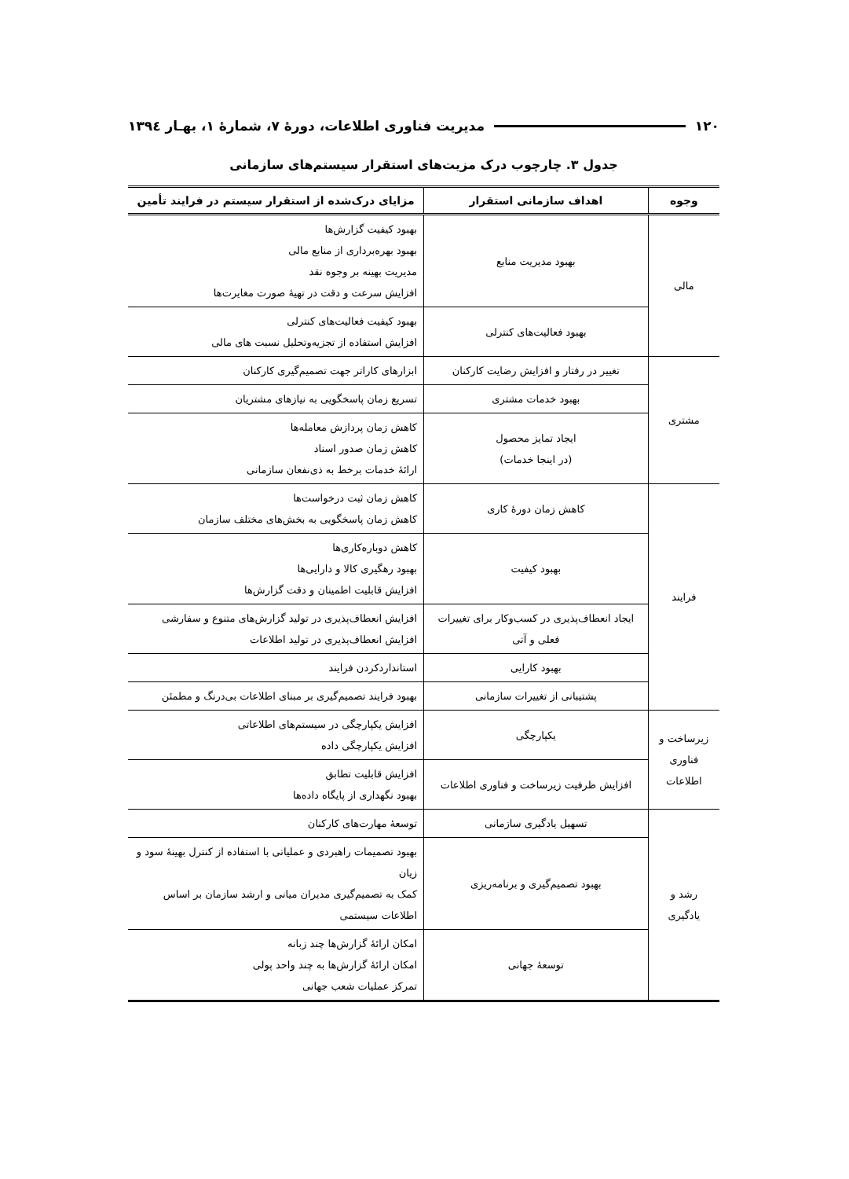۱۲۰ مدیریت فناوری اطلاعات، دورۀ ۷، شمارۀ ۱، بهـار ۱۳۹٤
جدول ۳. چارچوب درک مزیت‌های استقرار سیستم‌های سازمانی
| وجوه | اهداف سازمانی استقرار | مزایای درک‌شده از استقرار سیستم در فرایند تأمین |
| --- | --- | --- |
| مالی | بهبود مدیریت منابع | بهبود کیفیت گزارش‌ها بهبود بهره‌برداری از منابع مالی مدیریت بهینه بر وجوه نقد افزایش سرعت و دقت در تهیۀ صورت مغایرت‌ها |
| | بهبود فعالیت‌های کنترلی | بهبود کیفیت فعالیت‌های کنترلی افزایش استفاده از تجزیه‌وتحلیل نسبت های مالی |
| مشتری | تغییر در رفتار و افزایش رضایت کارکنان | ابزارهای کاراتر جهت تصمیم‌گیری کارکنان |
| | بهبود خدمات مشتری | تسریع زمان پاسخگویی به نیازهای مشتریان |
| | ایجاد تمایز محصول (در اینجا خدمات) | کاهش زمان پردازش معامله‌ها کاهش زمان صدور اسناد ارائۀ خدمات برخط به ذی‌نفعان سازمانی |
| فرایند | کاهش زمان دورۀ کاری | کاهش زمان ثبت درخواست‌ها کاهش زمان پاسخگویی به بخش‌های مختلف سازمان |
| | بهبود کیفیت | کاهش دوباره‌کاری‌ها بهبود رهگیری کالا و دارایی‌ها افزایش قابلیت اطمینان و دقت گزارش‌ها |
| | ایجاد انعطاف‌پذیری در کسب‌وکار برای تغییرات فعلی و آتی | افزایش انعطاف‌پذیری در تولید گزارش‌های متنوع و سفارشی افزایش انعطاف‌پذیری در تولید اطلاعات |
| | بهبود کارایی | استانداردکردن فرایند |
| | پشتیبانی از تغییرات سازمانی | بهبود فرایند تصمیم‌گیری بر مبنای اطلاعات بی‌درنگ و مطمئن |
| زیرساخت و فناوری اطلاعات | یکپارچگی | افزایش یکپارچگی در سیستم‌های اطلاعاتی افزایش یکپارچگی داده |
| | افزایش ظرفیت زیرساخت و فناوری اطلاعات | افزایش قابلیت تطابق بهبود نگهداری از پایگاه داده‌ها |
| رشد و یادگیری | تسهیل یادگیری سازمانی | توسعۀ مهارت‌های کارکنان |
| | بهبود تصمیم‌گیری و برنامه‌ریزی | بهبود تصمیمات راهبردی و عملیاتی با استفاده از کنترل بهینۀ سود و زیان کمک به تصمیم‌گیری مدیران میانی و ارشد سازمان بر اساس اطلاعات سیستمی |
| | توسعۀ جهانی | امکان ارائۀ گزارش‌ها چند زبانه امکان ارائۀ گزارش‌ها به چند واحد پولی تمرکز عملیات شعب جهانی |